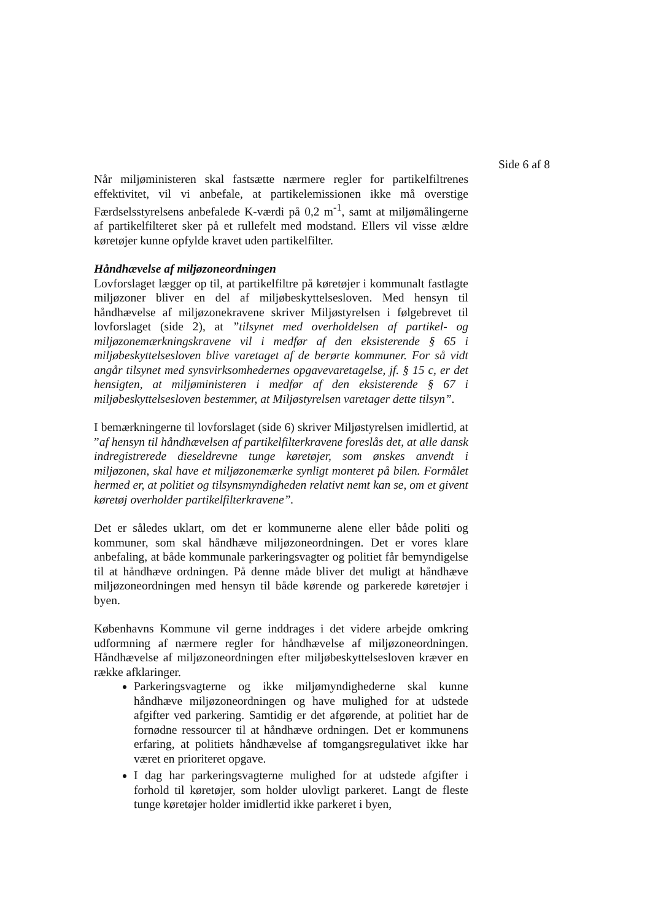Side 6 af 8
Når miljøministeren skal fastsætte nærmere regler for partikelfiltrenes effektivitet, vil vi anbefale, at partikelemissionen ikke må overstige Færdselsstyrelsens anbefalede K-værdi på 0,2 m<sup>-1</sup>, samt at miljømålingerne af partikelfilteret sker på et rullefelt med modstand. Ellers vil visse ældre køretøjer kunne opfylde kravet uden partikelfilter.
Håndhævelse af miljøzoneordningen
Lovforslaget lægger op til, at partikelfiltre på køretøjer i kommunalt fastlagte miljøzoner bliver en del af miljøbeskyttelsesloven. Med hensyn til håndhævelse af miljøzonekravene skriver Miljøstyrelsen i følgebrevet til lovforslaget (side 2), at ”tilsynet med overholdelsen af partikel- og miljøzonemærkningskravene vil i medfør af den eksisterende § 65 i miljøbeskyttelsesloven blive varetaget af de berørte kommuner. For så vidt angår tilsynet med synsvirksomhedernes opgavevaretagelse, jf. § 15 c, er det hensigten, at miljøministeren i medfør af den eksisterende § 67 i miljøbeskyttelsesloven bestemmer, at Miljøstyrelsen varetager dette tilsyn”.
I bemærkningerne til lovforslaget (side 6) skriver Miljøstyrelsen imidlertid, at ”af hensyn til håndhævelsen af partikelfilterkravene foreslås det, at alle dansk indregistrerede dieseldrevne tunge køretøjer, som ønskes anvendt i miljøzonen, skal have et miljøzonemærke synligt monteret på bilen. Formålet hermed er, at politiet og tilsynsmyndigheden relativt nemt kan se, om et givent køretøj overholder partikelfilterkravene”.
Det er således uklart, om det er kommunerne alene eller både politi og kommuner, som skal håndhæve miljøzoneordningen. Det er vores klare anbefaling, at både kommunale parkeringsvagter og politiet får bemyndigelse til at håndhæve ordningen. På denne måde bliver det muligt at håndhæve miljøzoneordningen med hensyn til både kørende og parkerede køretøjer i byen.
Københavns Kommune vil gerne inddrages i det videre arbejde omkring udformning af nærmere regler for håndhævelse af miljøzoneordningen. Håndhævelse af miljøzoneordningen efter miljøbeskyttelsesloven kræver en række afklaringer.
Parkeringsvagterne og ikke miljømyndighederne skal kunne håndhæve miljøzoneordningen og have mulighed for at udstede afgifter ved parkering. Samtidig er det afgørende, at politiet har de fornødne ressourcer til at håndhæve ordningen. Det er kommunens erfaring, at politiets håndhævelse af tomgangsregulativet ikke har været en prioriteret opgave.
I dag har parkeringsvagterne mulighed for at udstede afgifter i forhold til køretøjer, som holder ulovligt parkeret. Langt de fleste tunge køretøjer holder imidlertid ikke parkeret i byen,